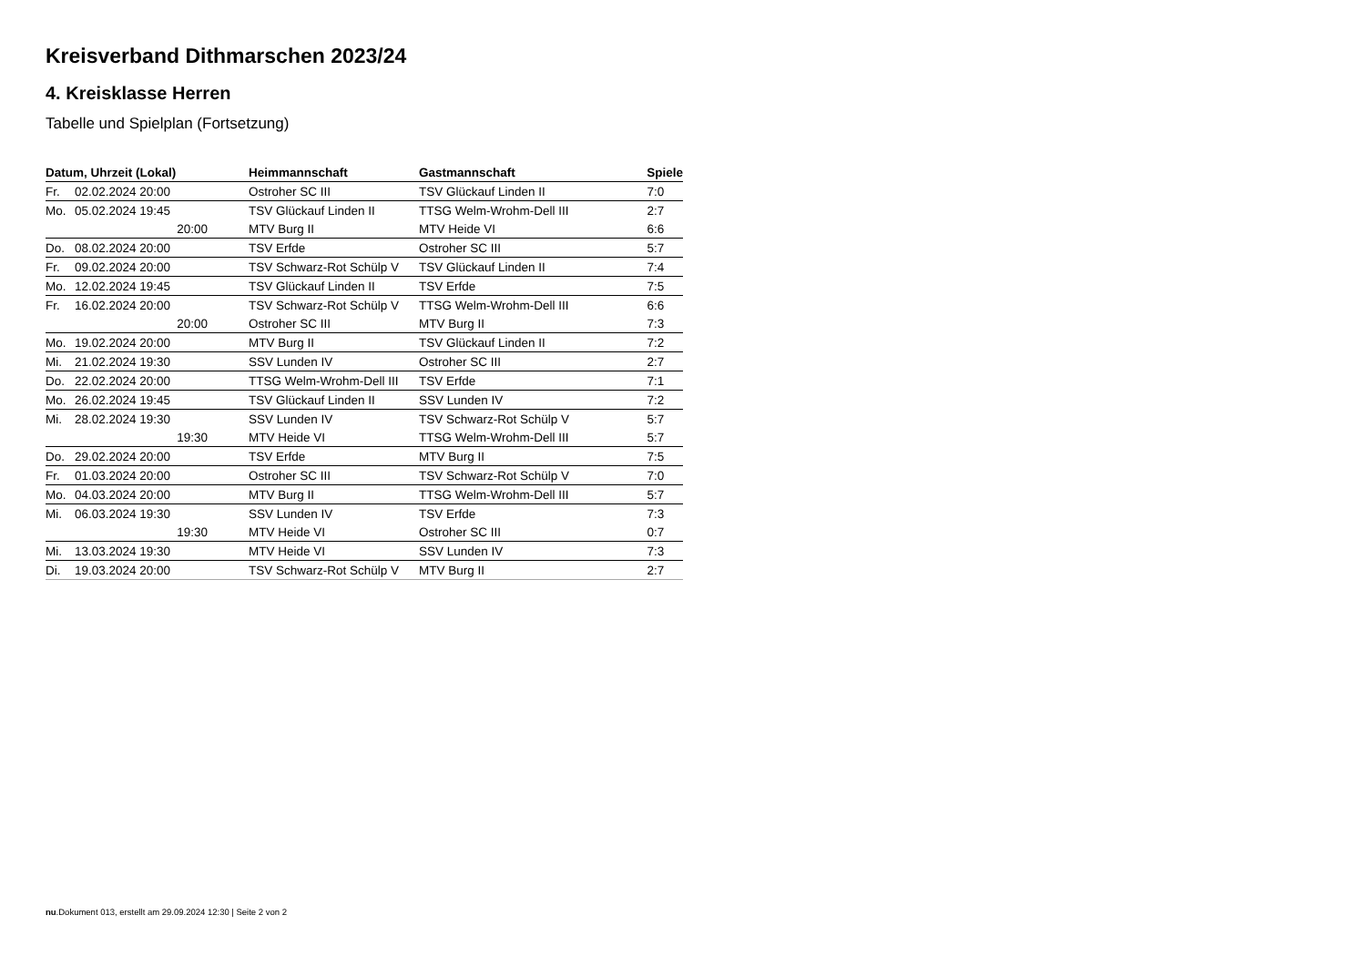Kreisverband Dithmarschen 2023/24
4. Kreisklasse Herren
Tabelle und Spielplan (Fortsetzung)
| Datum, Uhrzeit (Lokal) | | Heimmannschaft | Gastmannschaft | Spiele |
| --- | --- | --- | --- | --- |
| Fr. | 02.02.2024 20:00 | Ostroher SC III | TSV Glückauf Linden II | 7:0 |
| Mo. | 05.02.2024 19:45 | TSV Glückauf Linden II | TTSG Welm-Wrohm-Dell III | 2:7 |
| | 20:00 | MTV Burg II | MTV Heide VI | 6:6 |
| Do. | 08.02.2024 20:00 | TSV Erfde | Ostroher SC III | 5:7 |
| Fr. | 09.02.2024 20:00 | TSV Schwarz-Rot Schülp V | TSV Glückauf Linden II | 7:4 |
| Mo. | 12.02.2024 19:45 | TSV Glückauf Linden II | TSV Erfde | 7:5 |
| Fr. | 16.02.2024 20:00 | TSV Schwarz-Rot Schülp V | TTSG Welm-Wrohm-Dell III | 6:6 |
| | 20:00 | Ostroher SC III | MTV Burg II | 7:3 |
| Mo. | 19.02.2024 20:00 | MTV Burg II | TSV Glückauf Linden II | 7:2 |
| Mi. | 21.02.2024 19:30 | SSV Lunden IV | Ostroher SC III | 2:7 |
| Do. | 22.02.2024 20:00 | TTSG Welm-Wrohm-Dell III | TSV Erfde | 7:1 |
| Mo. | 26.02.2024 19:45 | TSV Glückauf Linden II | SSV Lunden IV | 7:2 |
| Mi. | 28.02.2024 19:30 | SSV Lunden IV | TSV Schwarz-Rot Schülp V | 5:7 |
| | 19:30 | MTV Heide VI | TTSG Welm-Wrohm-Dell III | 5:7 |
| Do. | 29.02.2024 20:00 | TSV Erfde | MTV Burg II | 7:5 |
| Fr. | 01.03.2024 20:00 | Ostroher SC III | TSV Schwarz-Rot Schülp V | 7:0 |
| Mo. | 04.03.2024 20:00 | MTV Burg II | TTSG Welm-Wrohm-Dell III | 5:7 |
| Mi. | 06.03.2024 19:30 | SSV Lunden IV | TSV Erfde | 7:3 |
| | 19:30 | MTV Heide VI | Ostroher SC III | 0:7 |
| Mi. | 13.03.2024 19:30 | MTV Heide VI | SSV Lunden IV | 7:3 |
| Di. | 19.03.2024 20:00 | TSV Schwarz-Rot Schülp V | MTV Burg II | 2:7 |
nu.Dokument 013, erstellt am 29.09.2024 12:30 | Seite 2 von 2